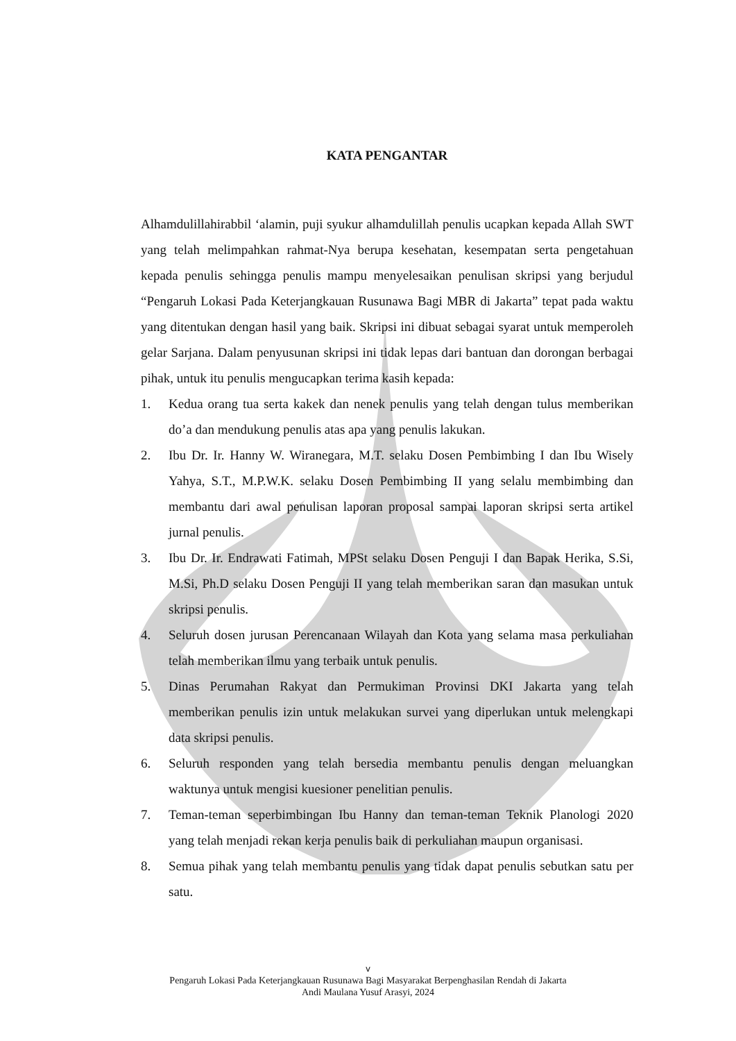KATA PENGANTAR
Alhamdulillahirabbil ‘alamin, puji syukur alhamdulillah penulis ucapkan kepada Allah SWT yang telah melimpahkan rahmat-Nya berupa kesehatan, kesempatan serta pengetahuan kepada penulis sehingga penulis mampu menyelesaikan penulisan skripsi yang berjudul “Pengaruh Lokasi Pada Keterjangkauan Rusunawa Bagi MBR di Jakarta” tepat pada waktu yang ditentukan dengan hasil yang baik. Skripsi ini dibuat sebagai syarat untuk memperoleh gelar Sarjana. Dalam penyusunan skripsi ini tidak lepas dari bantuan dan dorongan berbagai pihak, untuk itu penulis mengucapkan terima kasih kepada:
1. Kedua orang tua serta kakek dan nenek penulis yang telah dengan tulus memberikan do’a dan mendukung penulis atas apa yang penulis lakukan.
2. Ibu Dr. Ir. Hanny W. Wiranegara, M.T. selaku Dosen Pembimbing I dan Ibu Wisely Yahya, S.T., M.P.W.K. selaku Dosen Pembimbing II yang selalu membimbing dan membantu dari awal penulisan laporan proposal sampai laporan skripsi serta artikel jurnal penulis.
3. Ibu Dr. Ir. Endrawati Fatimah, MPSt selaku Dosen Penguji I dan Bapak Herika, S.Si, M.Si, Ph.D selaku Dosen Penguji II yang telah memberikan saran dan masukan untuk skripsi penulis.
4. Seluruh dosen jurusan Perencanaan Wilayah dan Kota yang selama masa perkuliahan telah memberikan ilmu yang terbaik untuk penulis.
5. Dinas Perumahan Rakyat dan Permukiman Provinsi DKI Jakarta yang telah memberikan penulis izin untuk melakukan survei yang diperlukan untuk melengkapi data skripsi penulis.
6. Seluruh responden yang telah bersedia membantu penulis dengan meluangkan waktunya untuk mengisi kuesioner penelitian penulis.
7. Teman-teman seperbimbingan Ibu Hanny dan teman-teman Teknik Planologi 2020 yang telah menjadi rekan kerja penulis baik di perkuliahan maupun organisasi.
8. Semua pihak yang telah membantu penulis yang tidak dapat penulis sebutkan satu per satu.
v
Pengaruh Lokasi Pada Keterjangkauan Rusunawa Bagi Masyarakat Berpenghasilan Rendah di Jakarta
Andi Maulana Yusuf Arasyi, 2024